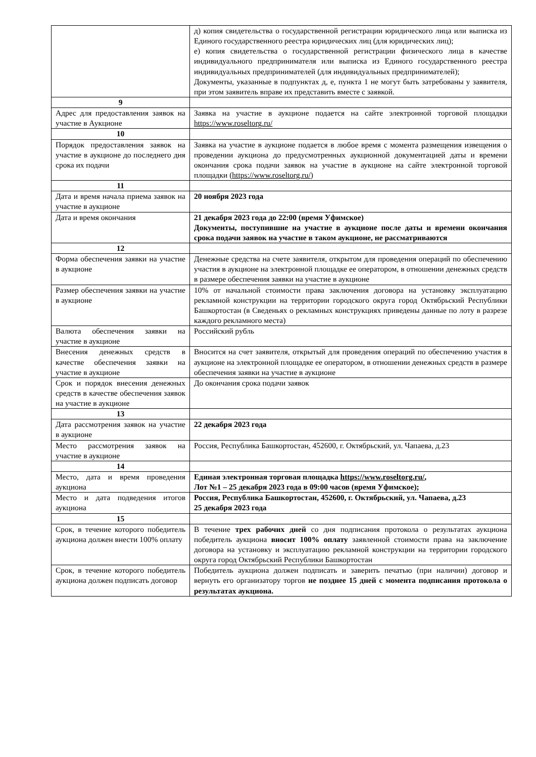| | д) копия свидетельства о государственной регистрации юридического лица или выписка из Единого государственного реестра юридических лиц (для юридических лиц); е) копия свидетельства о государственной регистрации физического лица в качестве индивидуального предпринимателя или выписка из Единого государственного реестра индивидуальных предпринимателей (для индивидуальных предпринимателей); Документы, указанные в подпунктах д, е, пункта 1 не могут быть затребованы у заявителя, при этом заявитель вправе их представить вместе с заявкой. |
| 9 | |
| Адрес для предоставления заявок на участие в Аукционе | Заявка на участие в аукционе подается на сайте электронной торговой площадки https://www.roseltorg.ru/ |
| 10 | |
| Порядок предоставления заявок на участие в аукционе до последнего дня срока их подачи | Заявка на участие в аукционе подается в любое время с момента размещения извещения о проведении аукциона до предусмотренных аукционной документацией даты и времени окончания срока подачи заявок на участие в аукционе на сайте электронной торговой площадки ( https://www.roseltorg.ru/ ) |
| 11 | |
| Дата и время начала приема заявок на участие в аукционе | 20 ноября 2023 года |
| Дата и время окончания | 21 декабря 2023 года до 22:00 (время Уфимское) Документы, поступившие на участие в аукционе после даты и времени окончания срока подачи заявок на участие в таком аукционе, не рассматриваются |
| 12 | |
| Форма обеспечения заявки на участие в аукционе | Денежные средства на счете заявителя, открытом для проведения операций по обеспечению участия в аукционе на электронной площадке ее оператором, в отношении денежных средств в размере обеспечения заявки на участие в аукционе |
| Размер обеспечения заявки на участие в аукционе | 10% от начальной стоимости права заключения договора на установку эксплуатацию рекламной конструкции на территории городского округа город Октябрьский Республики Башкортостан (в Сведеньях о рекламных конструкциях приведены данные по лоту в разрезе каждого рекламного места) |
| Валюта обеспечения заявки на участие в аукционе | Российский рубль |
| Внесения денежных средств в качестве обеспечения заявки на участие в аукционе | Вносится на счет заявителя, открытый для проведения операций по обеспечению участия в аукционе на электронной площадке ее оператором, в отношении денежных средств в размере обеспечения заявки на участие в аукционе |
| Срок и порядок внесения денежных средств в качестве обеспечения заявок на участие в аукционе | До окончания срока подачи заявок |
| 13 | |
| Дата рассмотрения заявок на участие в аукционе | 22 декабря 2023 года |
| Место рассмотрения заявок на участие в аукционе | Россия, Республика Башкортостан, 452600, г. Октябрьский, ул. Чапаева, д.23 |
| 14 | |
| Место, дата и время проведения аукциона | Единая электронная торговая площадка https://www.roseltorg.ru/ , Лот №1 – 25 декабря 2023 года в 09:00 часов (время Уфимское); |
| Место и дата подведения итогов аукциона | Россия, Республика Башкортостан, 452600, г. Октябрьский, ул. Чапаева, д.23 25 декабря 2023 года |
| 15 | |
| Срок, в течение которого победитель аукциона должен внести 100% оплату | В течение трех рабочих дней со дня подписания протокола о результатах аукциона победитель аукциона вносит 100% оплату заявленной стоимости права на заключение договора на установку и эксплуатацию рекламной конструкции на территории городского округа город Октябрьский Республики Башкортостан |
| Срок, в течение которого победитель аукциона должен подписать договор | Победитель аукциона должен подписать и заверить печатью (при наличии) договор и вернуть его организатору торгов не позднее 15 дней с момента подписания протокола о результатах аукциона. |